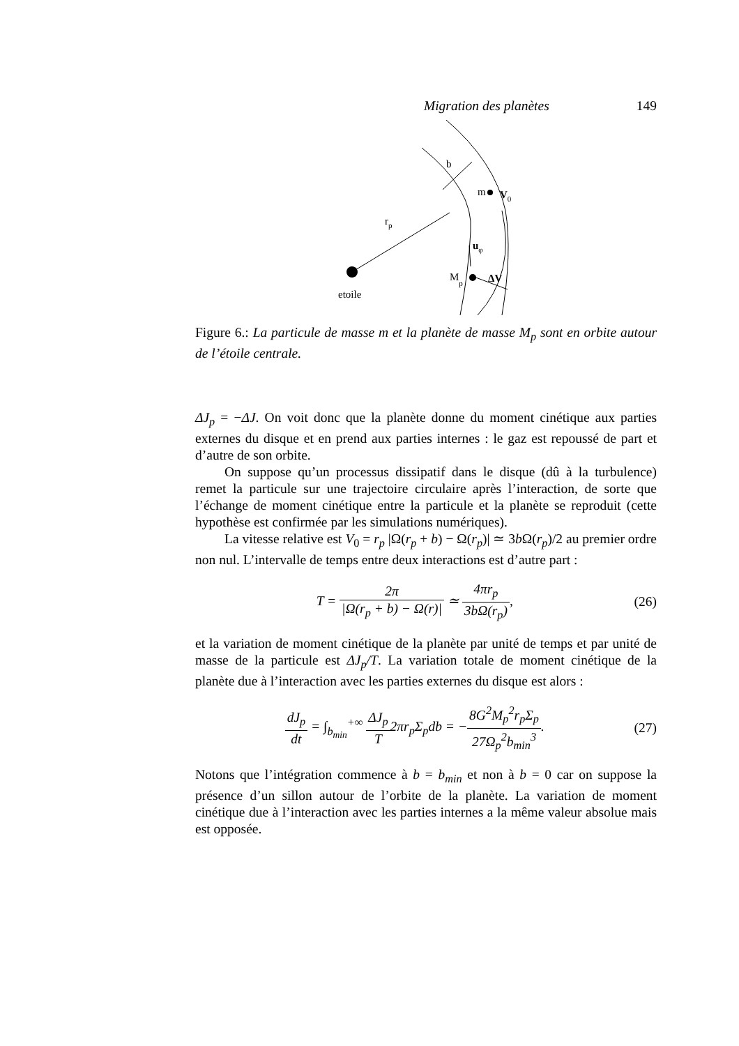Migration des planètes 149
b
m
V0
rp
uφ
Mp
ΔV
etoile
Figure 6.: La particule de masse m et la planète de masse M<sub>p</sub> sont en orbite autour de l’étoile centrale.
ΔJ<sub>p</sub> = −ΔJ. On voit donc que la planète donne du moment cinétique aux parties externes du disque et en prend aux parties internes : le gaz est repoussé de part et d’autre de son orbite.
On suppose qu’un processus dissipatif dans le disque (dû à la turbulence) remet la particule sur une trajectoire circulaire après l’interaction, de sorte que l’échange de moment cinétique entre la particule et la planète se reproduit (cette hypothèse est confirmée par les simulations numériques).
La vitesse relative est V<sub>0</sub> = r<sub>p</sub> |Ω(r<sub>p</sub> + b) − Ω(r<sub>p</sub>)| ≃ 3b Ω(r<sub>p</sub>)/2 au premier ordre non nul. L’intervalle de temps entre deux interactions est d’autre part :
T = 2π |Ω(r<sub>p</sub> + b) − Ω(r)| ≃ 4πr<sub>p</sub> 3bΩ(r<sub>p</sub>),
(26)
et la variation de moment cinétique de la planète par unité de temps et par unité de masse de la particule est ΔJ<sub>p</sub>/T. La variation totale de moment cinétique de la planète due à l’interaction avec les parties externes du disque est alors :
dJ<sub>p</sub> dt = ∫<sub>b<sub>min</sub></sub><sup>+∞</sup> ΔJ<sub>p</sub> T2πr<sub>p</sub>Σ<sub>p</sub>db = −8G<sup>2</sup>M<sub>p</sub><sup>2</sup>r<sub>p</sub>Σ<sub>p</sub> 27Ω<sub>p</sub><sup>2</sup>b<sub>min</sub><sup>3</sup>.
(27)
Notons que l’intégration commence à b = b<sub>min</sub> et non à b = 0 car on suppose la présence d’un sillon autour de l’orbite de la planète. La variation de moment cinétique due à l’interaction avec les parties internes a la même valeur absolue mais est opposée.